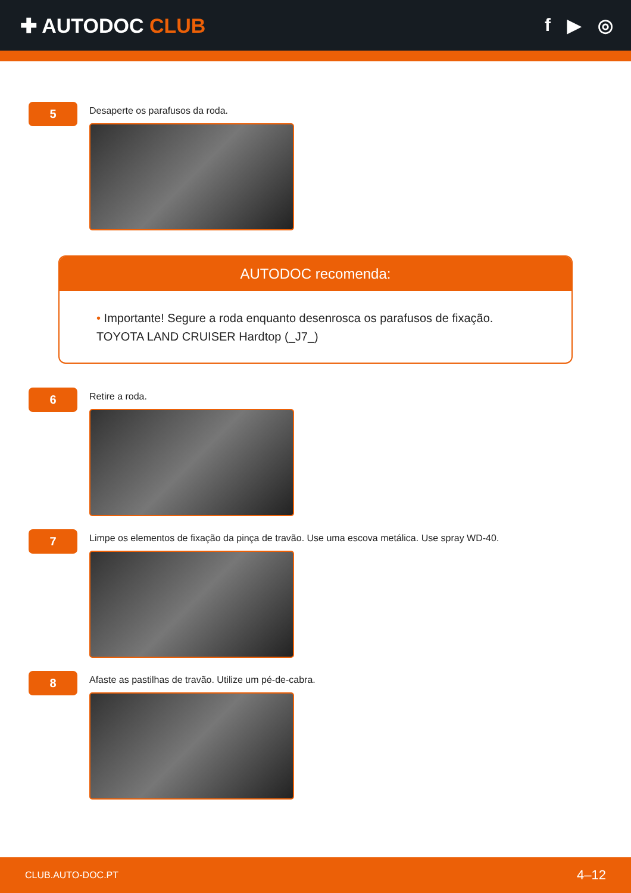✚ AUTODOC CLUB f ▶ ◎
5
Desaperte os parafusos da roda.
AUTODOC recomenda:
• Importante! Segure a roda enquanto desenrosca os parafusos de fixação.
TOYOTA LAND CRUISER Hardtop (_J7_)
6
Retire a roda.
7
Limpe os elementos de fixação da pinça de travão. Use uma escova metálica. Use spray WD-40.
8
Afaste as pastilhas de travão. Utilize um pé-de-cabra.
CLUB.AUTO-DOC.PT 4–12